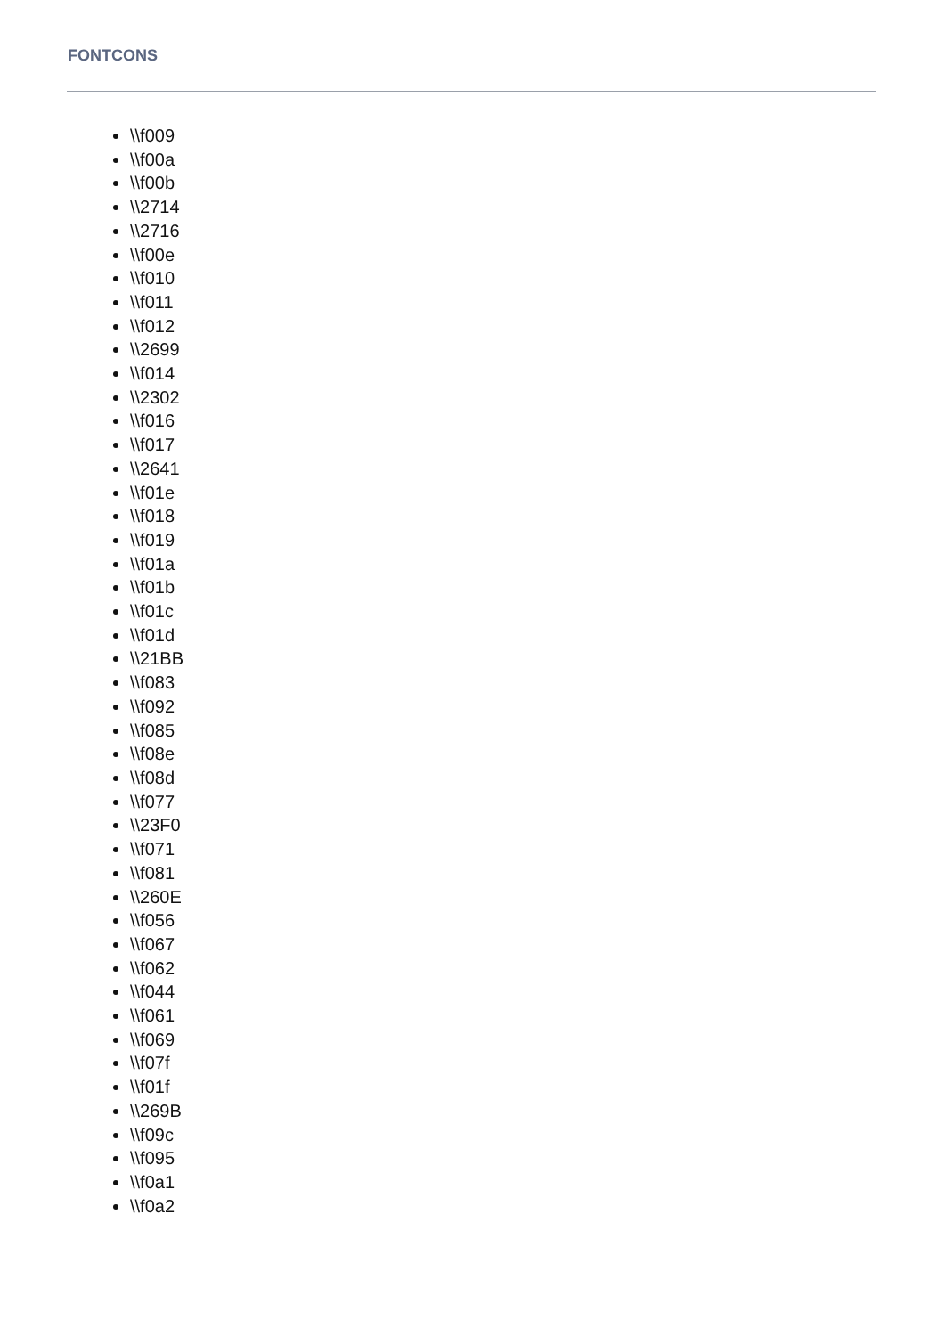FONTCONS
\\f009
\\f00a
\\f00b
\\2714
\\2716
\\f00e
\\f010
\\f011
\\f012
\\2699
\\f014
\\2302
\\f016
\\f017
\\2641
\\f01e
\\f018
\\f019
\\f01a
\\f01b
\\f01c
\\f01d
\\21BB
\\f083
\\f092
\\f085
\\f08e
\\f08d
\\f077
\\23F0
\\f071
\\f081
\\260E
\\f056
\\f067
\\f062
\\f044
\\f061
\\f069
\\f07f
\\f01f
\\269B
\\f09c
\\f095
\\f0a1
\\f0a2